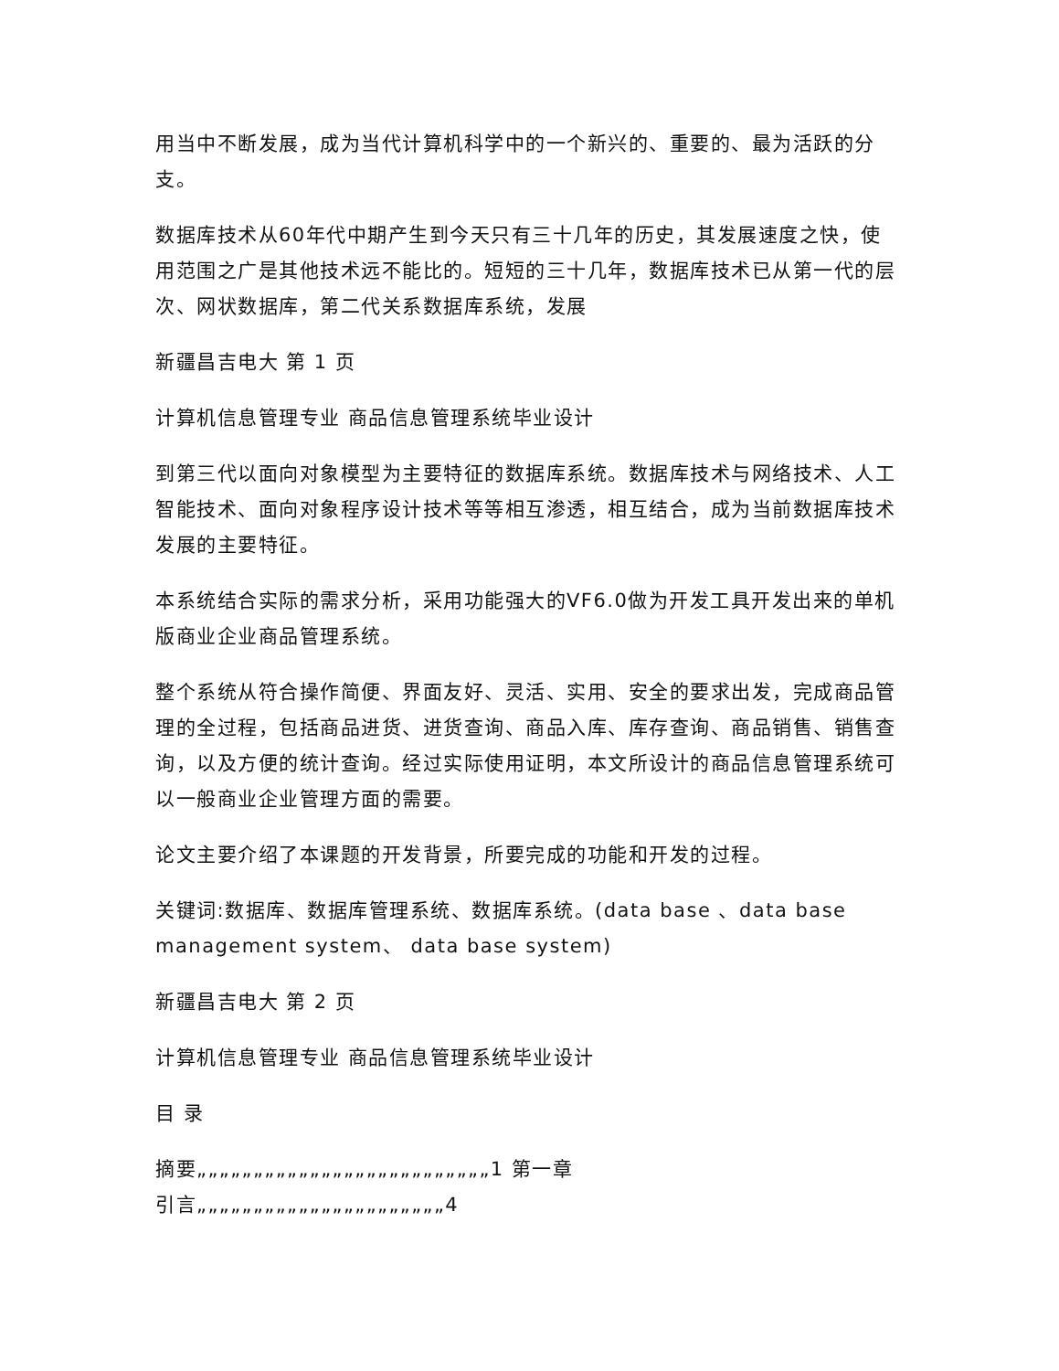用当中不断发展，成为当代计算机科学中的一个新兴的、重要的、最为活跃的分支。
数据库技术从60年代中期产生到今天只有三十几年的历史，其发展速度之快，使用范围之广是其他技术远不能比的。短短的三十几年，数据库技术已从第一代的层次、网状数据库，第二代关系数据库系统，发展
新疆昌吉电大 第 1 页
计算机信息管理专业 商品信息管理系统毕业设计
到第三代以面向对象模型为主要特征的数据库系统。数据库技术与网络技术、人工智能技术、面向对象程序设计技术等等相互渗透，相互结合，成为当前数据库技术发展的主要特征。
本系统结合实际的需求分析，采用功能强大的VF6.0做为开发工具开发出来的单机版商业企业商品管理系统。
整个系统从符合操作简便、界面友好、灵活、实用、安全的要求出发，完成商品管理的全过程，包括商品进货、进货查询、商品入库、库存查询、商品销售、销售查询，以及方便的统计查询。经过实际使用证明，本文所设计的商品信息管理系统可以一般商业企业管理方面的需要。
论文主要介绍了本课题的开发背景，所要完成的功能和开发的过程。
关键词:数据库、数据库管理系统、数据库系统。(data base 、data base management system、 data base system)
新疆昌吉电大 第 2 页
计算机信息管理专业 商品信息管理系统毕业设计
目 录
摘要„„„„„„„„„„„„„„„„„„„„„„„„„„1 第一章
引言„„„„„„„„„„„„„„„„„„„„„„4